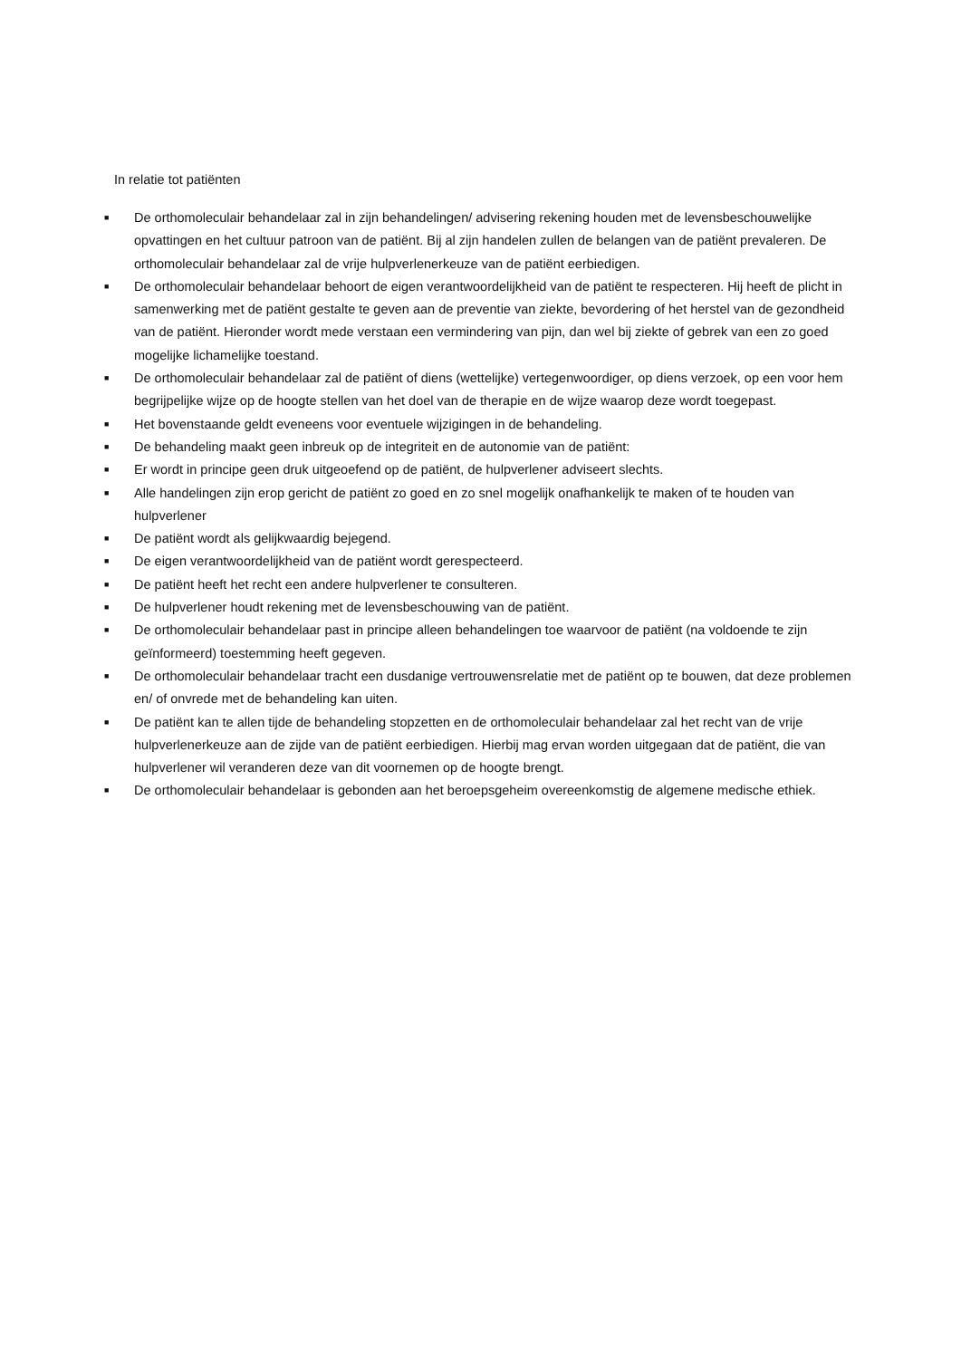In relatie tot patiënten
■ De orthomoleculair behandelaar zal in zijn behandelingen/ advisering rekening houden met de levensbeschouwelijke opvattingen en het cultuur patroon van de patiënt. Bij al zijn handelen zullen de belangen van de patiënt prevaleren. De orthomoleculair behandelaar zal de vrije hulpverlenerkeuze van de patiënt eerbiedigen.
■ De orthomoleculair behandelaar behoort de eigen verantwoordelijkheid van de patiënt te respecteren. Hij heeft de plicht in samenwerking met de patiënt gestalte te geven aan de preventie van ziekte, bevordering of het herstel van de gezondheid van de patiënt. Hieronder wordt mede verstaan een vermindering van pijn, dan wel bij ziekte of gebrek van een zo goed mogelijke lichamelijke toestand.
■ De orthomoleculair behandelaar zal de patiënt of diens (wettelijke) vertegenwoordiger, op diens verzoek, op een voor hem begrijpelijke wijze op de hoogte stellen van het doel van de therapie en de wijze waarop deze wordt toegepast.
■ Het bovenstaande geldt eveneens voor eventuele wijzigingen in de behandeling.
■ De behandeling maakt geen inbreuk op de integriteit en de autonomie van de patiënt:
■ Er wordt in principe geen druk uitgeoefend op de patiënt, de hulpverlener adviseert slechts.
■ Alle handelingen zijn erop gericht de patiënt zo goed en zo snel mogelijk onafhankelijk te maken of te houden van hulpverlener
■ De patiënt wordt als gelijkwaardig bejegend.
■ De eigen verantwoordelijkheid van de patiënt wordt gerespecteerd.
■ De patiënt heeft het recht een andere hulpverlener te consulteren.
■ De hulpverlener houdt rekening met de levensbeschouwing van de patiënt.
■ De orthomoleculair behandelaar past in principe alleen behandelingen toe waarvoor de patiënt (na voldoende te zijn geïnformeerd) toestemming heeft gegeven.
■ De orthomoleculair behandelaar tracht een dusdanige vertrouwensrelatie met de patiënt op te bouwen, dat deze problemen en/ of onvrede met de behandeling kan uiten.
■ De patiënt kan te allen tijde de behandeling stopzetten en de orthomoleculair behandelaar zal het recht van de vrije hulpverlenerkeuze aan de zijde van de patiënt eerbiedigen. Hierbij mag ervan worden uitgegaan dat de patiënt, die van hulpverlener wil veranderen deze van dit voornemen op de hoogte brengt.
■ De orthomoleculair behandelaar is gebonden aan het beroepsgeheim overeenkomstig de algemene medische ethiek.